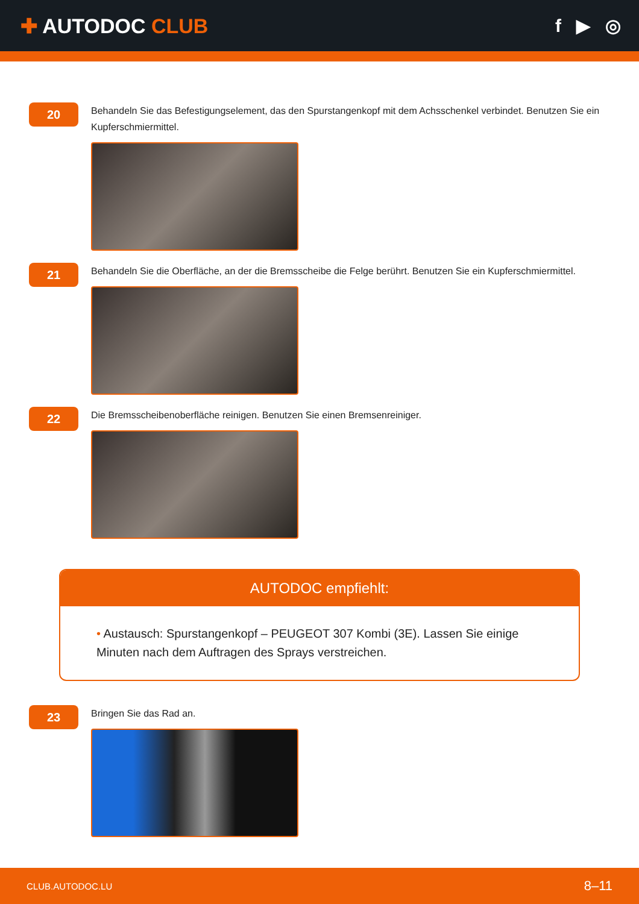✚ AUTODOC CLUB f ▶ ◎
20
Behandeln Sie das Befestigungselement, das den Spurstangenkopf mit dem Achsschenkel verbindet. Benutzen Sie ein Kupferschmiermittel.
21
Behandeln Sie die Oberfläche, an der die Bremsscheibe die Felge berührt. Benutzen Sie ein Kupferschmiermittel.
22
Die Bremsscheibenoberfläche reinigen. Benutzen Sie einen Bremsenreiniger.
AUTODOC empfiehlt:
• Austausch: Spurstangenkopf – PEUGEOT 307 Kombi (3E). Lassen Sie einige Minuten nach dem Auftragen des Sprays verstreichen.
23
Bringen Sie das Rad an.
CLUB.AUTODOC.LU 8–11